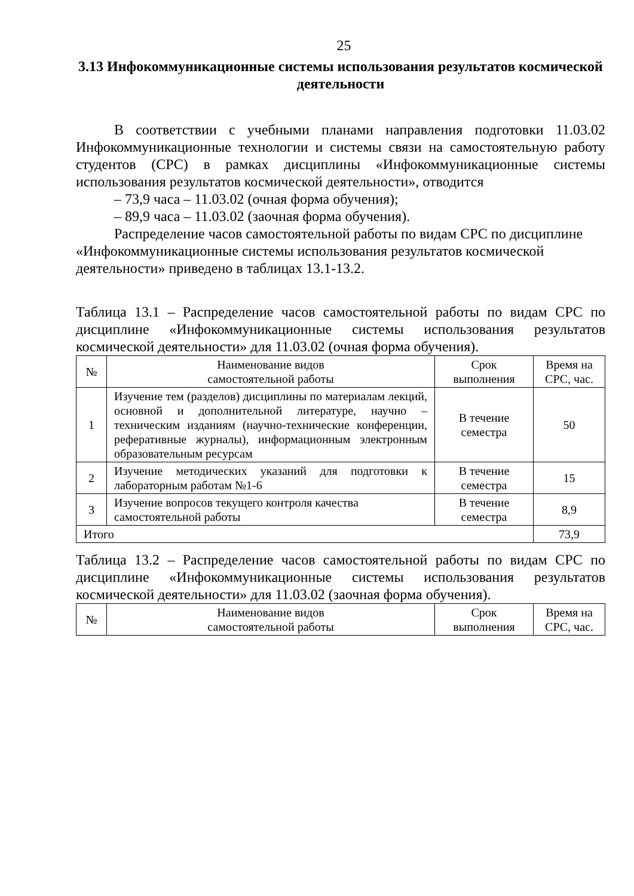25
3.13 Инфокоммуникационные системы использования результатов космической деятельности
В соответствии с учебными планами направления подготовки 11.03.02 Инфокоммуникационные технологии и системы связи на самостоятельную работу студентов (СРС) в рамках дисциплины «Инфокоммуникационные системы использования результатов космической деятельности», отводится
– 73,9 часа – 11.03.02 (очная форма обучения);
– 89,9 часа – 11.03.02 (заочная форма обучения).
Распределение часов самостоятельной работы по видам СРС по дисциплине «Инфокоммуникационные системы использования результатов космической деятельности» приведено в таблицах 13.1-13.2.
Таблица 13.1 – Распределение часов самостоятельной работы по видам СРС по дисциплине «Инфокоммуникационные системы использования результатов космической деятельности» для 11.03.02 (очная форма обучения).
| № | Наименование видов самостоятельной работы | Срок выполнения | Время на СРС, час. |
| --- | --- | --- | --- |
| 1 | Изучение тем (разделов) дисциплины по материалам лекций, основной и дополнительной литературе, научно – техническим изданиям (научно-технические конференции, реферативные журналы), информационным электронным образовательным ресурсам | В течение семестра | 50 |
| 2 | Изучение методических указаний для подготовки к лабораторным работам №1-6 | В течение семестра | 15 |
| 3 | Изучение вопросов текущего контроля качества самостоятельной работы | В течение семестра | 8,9 |
| Итого | | | 73,9 |
Таблица 13.2 – Распределение часов самостоятельной работы по видам СРС по дисциплине «Инфокоммуникационные системы использования результатов космической деятельности» для 11.03.02 (заочная форма обучения).
| № | Наименование видов самостоятельной работы | Срок выполнения | Время на СРС, час. |
| --- | --- | --- | --- |